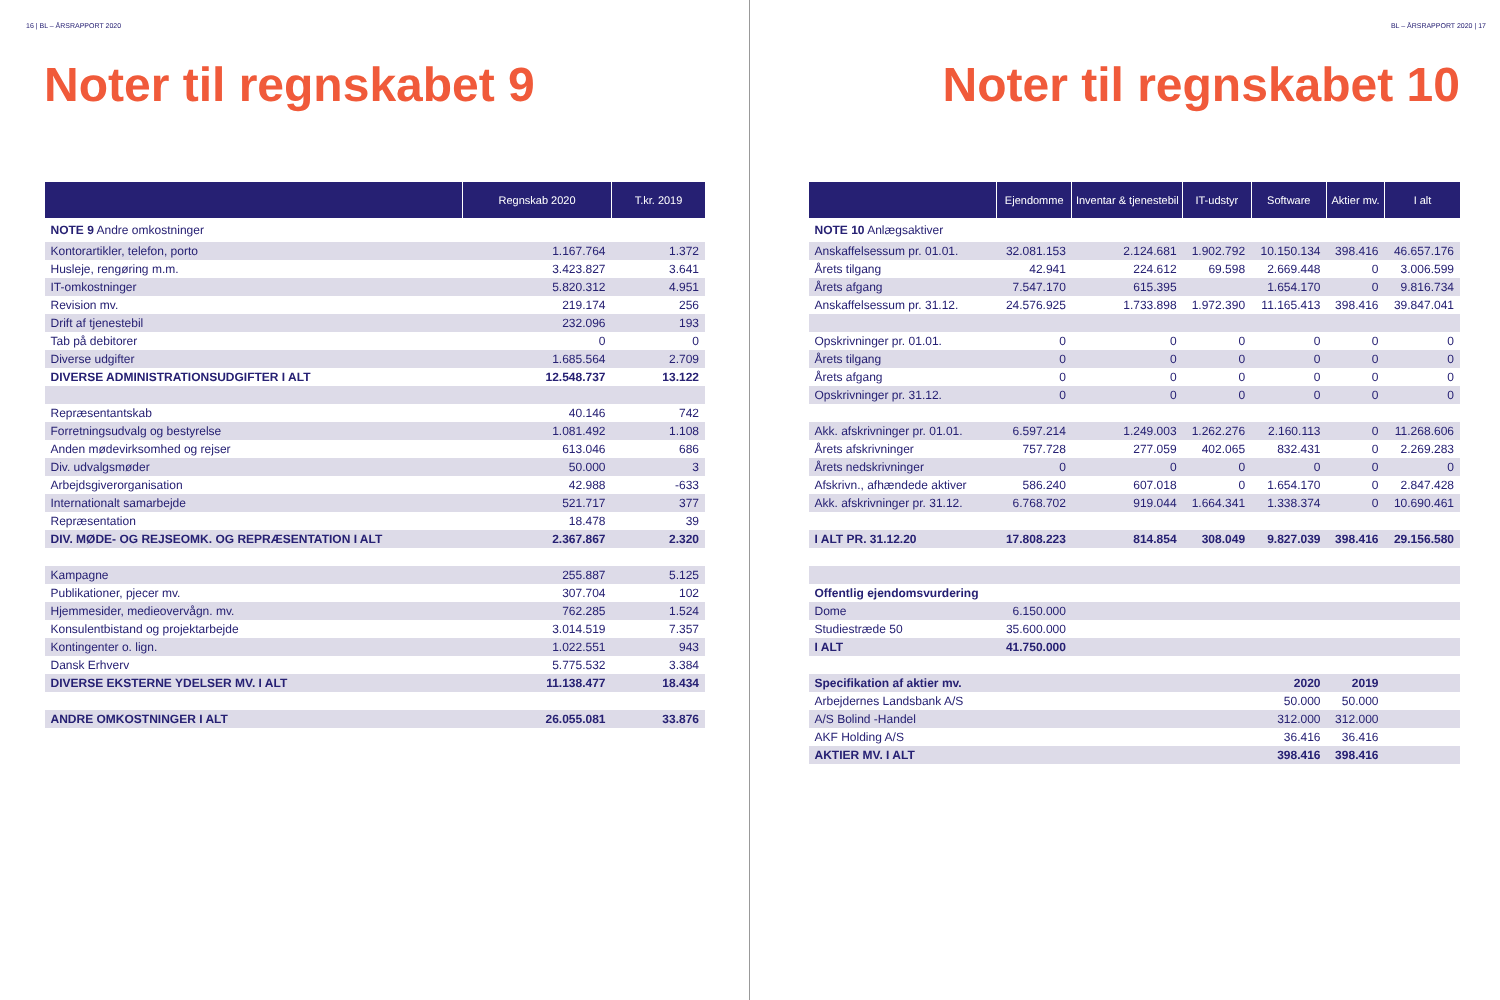16 | BL – ÅRSRAPPORT 2020
Noter til regnskabet 9
| | Regnskab 2020 | T.kr. 2019 |
| --- | --- | --- |
| NOTE 9 Andre omkostninger | | |
| Kontorartikler, telefon, porto | 1.167.764 | 1.372 |
| Husleje, rengøring m.m. | 3.423.827 | 3.641 |
| IT-omkostninger | 5.820.312 | 4.951 |
| Revision mv. | 219.174 | 256 |
| Drift af tjenestebil | 232.096 | 193 |
| Tab på debitorer | 0 | 0 |
| Diverse udgifter | 1.685.564 | 2.709 |
| DIVERSE ADMINISTRATIONSUDGIFTER I ALT | 12.548.737 | 13.122 |
| Repræsentantskab | 40.146 | 742 |
| Forretningsudvalg og bestyrelse | 1.081.492 | 1.108 |
| Anden mødevirksomhed og rejser | 613.046 | 686 |
| Div. udvalgsmøder | 50.000 | 3 |
| Arbejdsgiverorganisation | 42.988 | -633 |
| Internationalt samarbejde | 521.717 | 377 |
| Repræsentation | 18.478 | 39 |
| DIV. MØDE- OG REJSEOMK. OG REPRÆSENTATION I ALT | 2.367.867 | 2.320 |
| Kampagne | 255.887 | 5.125 |
| Publikationer, pjecer mv. | 307.704 | 102 |
| Hjemmesider, medieovervågn. mv. | 762.285 | 1.524 |
| Konsulentbistand og projektarbejde | 3.014.519 | 7.357 |
| Kontingenter o. lign. | 1.022.551 | 943 |
| Dansk Erhverv | 5.775.532 | 3.384 |
| DIVERSE EKSTERNE YDELSER MV. I ALT | 11.138.477 | 18.434 |
| ANDRE OMKOSTNINGER I ALT | 26.055.081 | 33.876 |
BL – ÅRSRAPPORT 2020 | 17
Noter til regnskabet 10
| | Ejendomme | Inventar & tjenestebil | IT-udstyr | Software | Aktier mv. | I alt |
| --- | --- | --- | --- | --- | --- | --- |
| NOTE 10 Anlægsaktiver | | | | | | |
| Anskaffelsessum pr. 01.01. | 32.081.153 | 2.124.681 | 1.902.792 | 10.150.134 | 398.416 | 46.657.176 |
| Årets tilgang | 42.941 | 224.612 | 69.598 | 2.669.448 | 0 | 3.006.599 |
| Årets afgang | 7.547.170 | 615.395 | | 1.654.170 | 0 | 9.816.734 |
| Anskaffelsessum pr. 31.12. | 24.576.925 | 1.733.898 | 1.972.390 | 11.165.413 | 398.416 | 39.847.041 |
| Opskrivninger pr. 01.01. | 0 | 0 | 0 | 0 | 0 | 0 |
| Årets tilgang | 0 | 0 | 0 | 0 | 0 | 0 |
| Årets afgang | 0 | 0 | 0 | 0 | 0 | 0 |
| Opskrivninger pr. 31.12. | 0 | 0 | 0 | 0 | 0 | 0 |
| Akk. afskrivninger pr. 01.01. | 6.597.214 | 1.249.003 | 1.262.276 | 2.160.113 | 0 | 11.268.606 |
| Årets afskrivninger | 757.728 | 277.059 | 402.065 | 832.431 | 0 | 2.269.283 |
| Årets nedskrivninger | 0 | 0 | 0 | 0 | 0 | 0 |
| Afskrivn., afhændede aktiver | 586.240 | 607.018 | 0 | 1.654.170 | 0 | 2.847.428 |
| Akk. afskrivninger pr. 31.12. | 6.768.702 | 919.044 | 1.664.341 | 1.338.374 | 0 | 10.690.461 |
| I ALT PR. 31.12.20 | 17.808.223 | 814.854 | 308.049 | 9.827.039 | 398.416 | 29.156.580 |
| Offentlig ejendomsvurdering | | | | | | |
| Dome | 6.150.000 | | | | | |
| Studiestræde 50 | 35.600.000 | | | | | |
| I ALT | 41.750.000 | | | | | |
| Specifikation af aktier mv. | | | | 2020 | 2019 | |
| Arbejdernes Landsbank A/S | | | | 50.000 | 50.000 | |
| A/S Bolind -Handel | | | | 312.000 | 312.000 | |
| AKF Holding A/S | | | | 36.416 | 36.416 | |
| AKTIER MV. I ALT | | | | 398.416 | 398.416 | |